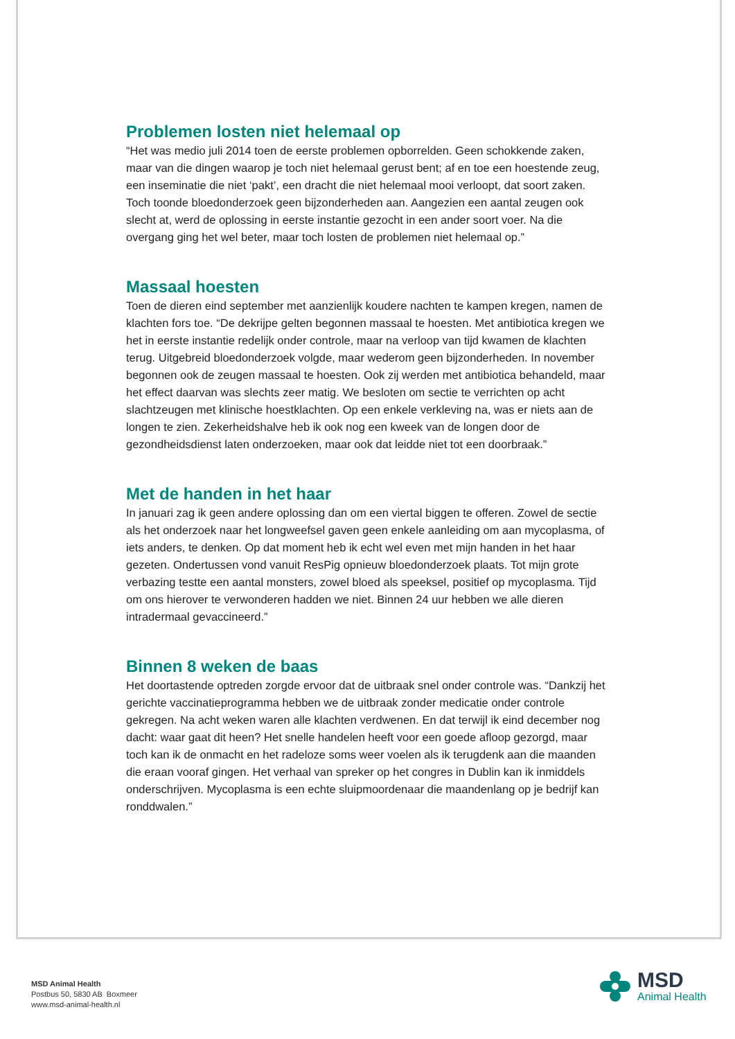Problemen losten niet helemaal op
“Het was medio juli 2014 toen de eerste problemen opborrelden. Geen schokkende zaken, maar van die dingen waarop je toch niet helemaal gerust bent; af en toe een hoestende zeug, een inseminatie die niet ‘pakt’, een dracht die niet helemaal mooi verloopt, dat soort zaken. Toch toonde bloedonderzoek geen bijzonderheden aan. Aangezien een aantal zeugen ook slecht at, werd de oplossing in eerste instantie gezocht in een ander soort voer. Na die overgang ging het wel beter, maar toch losten de problemen niet helemaal op.”
Massaal hoesten
Toen de dieren eind september met aanzienlijk koudere nachten te kampen kregen, namen de klachten fors toe. “De dekrijpe gelten begonnen massaal te hoesten. Met antibiotica kregen we het in eerste instantie redelijk onder controle, maar na verloop van tijd kwamen de klachten terug. Uitgebreid bloedonderzoek volgde, maar wederom geen bijzonderheden. In november begonnen ook de zeugen massaal te hoesten. Ook zij werden met antibiotica behandeld, maar het effect daarvan was slechts zeer matig. We besloten om sectie te verrichten op acht slachtzeugen met klinische hoestklachten. Op een enkele verkleving na, was er niets aan de longen te zien. Zekerheidshalve heb ik ook nog een kweek van de longen door de gezondheidsdienst laten onderzoeken, maar ook dat leidde niet tot een doorbraak.”
Met de handen in het haar
In januari zag ik geen andere oplossing dan om een viertal biggen te offeren. Zowel de sectie als het onderzoek naar het longweefsel gaven geen enkele aanleiding om aan mycoplasma, of iets anders, te denken. Op dat moment heb ik echt wel even met mijn handen in het haar gezeten. Ondertussen vond vanuit ResPig opnieuw bloedonderzoek plaats. Tot mijn grote verbazing testte een aantal monsters, zowel bloed als speeksel, positief op mycoplasma. Tijd om ons hierover te verwonderen hadden we niet. Binnen 24 uur hebben we alle dieren intradermaal gevaccineerd.”
Binnen 8 weken de baas
Het doortastende optreden zorgde ervoor dat de uitbraak snel onder controle was. “Dankzij het gerichte vaccinatieprogramma hebben we de uitbraak zonder medicatie onder controle gekregen. Na acht weken waren alle klachten verdwenen. En dat terwijl ik eind december nog dacht: waar gaat dit heen? Het snelle handelen heeft voor een goede afloop gezorgd, maar toch kan ik de onmacht en het radeloze soms weer voelen als ik terugdenk aan die maanden die eraan vooraf gingen. Het verhaal van spreker op het congres in Dublin kan ik inmiddels onderschrijven. Mycoplasma is een echte sluipmoordenaar die maandenlang op je bedrijf kan ronddwalen.”
MSD Animal Health
Postbus 50, 5830 AB Boxmeer
www.msd-animal-health.nl
MSD
Animal Health